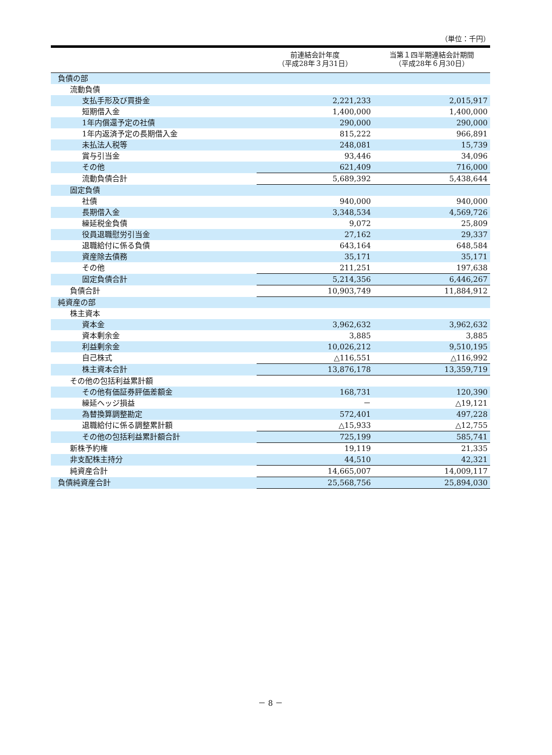（単位：千円）
| | 前連結会計年度 （平成28年３月31日） | 当第１四半期連結会計期間 （平成28年６月30日） |
| --- | --- | --- |
| 負債の部 | | |
| 流動負債 | | |
| 支払手形及び買掛金 | 2,221,233 | 2,015,917 |
| 短期借入金 | 1,400,000 | 1,400,000 |
| 1年内償還予定の社債 | 290,000 | 290,000 |
| 1年内返済予定の長期借入金 | 815,222 | 966,891 |
| 未払法人税等 | 248,081 | 15,739 |
| 賞与引当金 | 93,446 | 34,096 |
| その他 | 621,409 | 716,000 |
| 流動負債合計 | 5,689,392 | 5,438,644 |
| 固定負債 | | |
| 社債 | 940,000 | 940,000 |
| 長期借入金 | 3,348,534 | 4,569,726 |
| 繰延税金負債 | 9,072 | 25,809 |
| 役員退職慰労引当金 | 27,162 | 29,337 |
| 退職給付に係る負債 | 643,164 | 648,584 |
| 資産除去債務 | 35,171 | 35,171 |
| その他 | 211,251 | 197,638 |
| 固定負債合計 | 5,214,356 | 6,446,267 |
| 負債合計 | 10,903,749 | 11,884,912 |
| 純資産の部 | | |
| 株主資本 | | |
| 資本金 | 3,962,632 | 3,962,632 |
| 資本剰余金 | 3,885 | 3,885 |
| 利益剰余金 | 10,026,212 | 9,510,195 |
| 自己株式 | △116,551 | △116,992 |
| 株主資本合計 | 13,876,178 | 13,359,719 |
| その他の包括利益累計額 | | |
| その他有価証券評価差額金 | 168,731 | 120,390 |
| 繰延ヘッジ損益 | － | △19,121 |
| 為替換算調整勘定 | 572,401 | 497,228 |
| 退職給付に係る調整累計額 | △15,933 | △12,755 |
| その他の包括利益累計額合計 | 725,199 | 585,741 |
| 新株予約権 | 19,119 | 21,335 |
| 非支配株主持分 | 44,510 | 42,321 |
| 純資産合計 | 14,665,007 | 14,009,117 |
| 負債純資産合計 | 25,568,756 | 25,894,030 |
－ 8 －